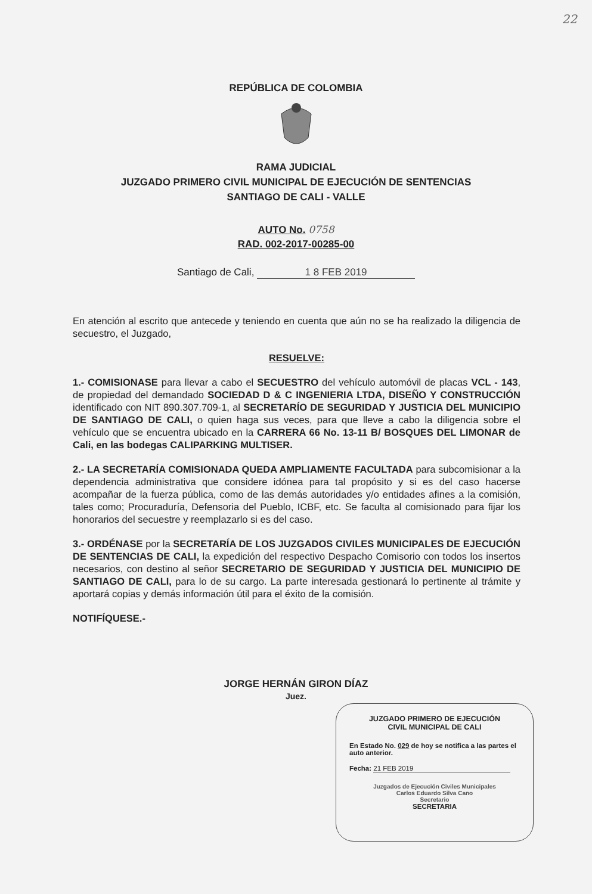22
REPÚBLICA DE COLOMBIA
RAMA JUDICIAL
JUZGADO PRIMERO CIVIL MUNICIPAL DE EJECUCIÓN DE SENTENCIAS
SANTIAGO DE CALI - VALLE
AUTO No. 0758
RAD. 002-2017-00285-00
Santiago de Cali, 1 8 FEB 2019
En atención al escrito que antecede y teniendo en cuenta que aún no se ha realizado la diligencia de secuestro, el Juzgado,
RESUELVE:
1.- COMISIONASE para llevar a cabo el SECUESTRO del vehículo automóvil de placas VCL - 143, de propiedad del demandado SOCIEDAD D & C INGENIERIA LTDA, DISEÑO Y CONSTRUCCIÓN identificado con NIT 890.307.709-1, al SECRETARÍO DE SEGURIDAD Y JUSTICIA DEL MUNICIPIO DE SANTIAGO DE CALI, o quien haga sus veces, para que lleve a cabo la diligencia sobre el vehículo que se encuentra ubicado en la CARRERA 66 No. 13-11 B/ BOSQUES DEL LIMONAR de Cali, en las bodegas CALIPARKING MULTISER.
2.- LA SECRETARÍA COMISIONADA QUEDA AMPLIAMENTE FACULTADA para subcomisionar a la dependencia administrativa que considere idónea para tal propósito y si es del caso hacerse acompañar de la fuerza pública, como de las demás autoridades y/o entidades afines a la comisión, tales como; Procuraduría, Defensoria del Pueblo, ICBF, etc. Se faculta al comisionado para fijar los honorarios del secuestre y reemplazarlo si es del caso.
3.- ORDÉNASE por la SECRETARÍA DE LOS JUZGADOS CIVILES MUNICIPALES DE EJECUCIÓN DE SENTENCIAS DE CALI, la expedición del respectivo Despacho Comisorio con todos los insertos necesarios, con destino al señor SECRETARIO DE SEGURIDAD Y JUSTICIA DEL MUNICIPIO DE SANTIAGO DE CALI, para lo de su cargo. La parte interesada gestionará lo pertinente al trámite y aportará copias y demás información útil para el éxito de la comisión.
NOTIFÍQUESE.-
JORGE HERNÁN GIRON DÍAZ
Juez.
JUZGADO PRIMERO DE EJECUCIÓN
CIVIL MUNICIPAL DE CALI
En Estado No. 029 de hoy se notifica a las partes el auto anterior.
Fecha: 21 FEB 2019
Juzgados de Ejecución Civiles Municipales
Carlos Eduardo Silva Cano
Secretario
SECRETARIA